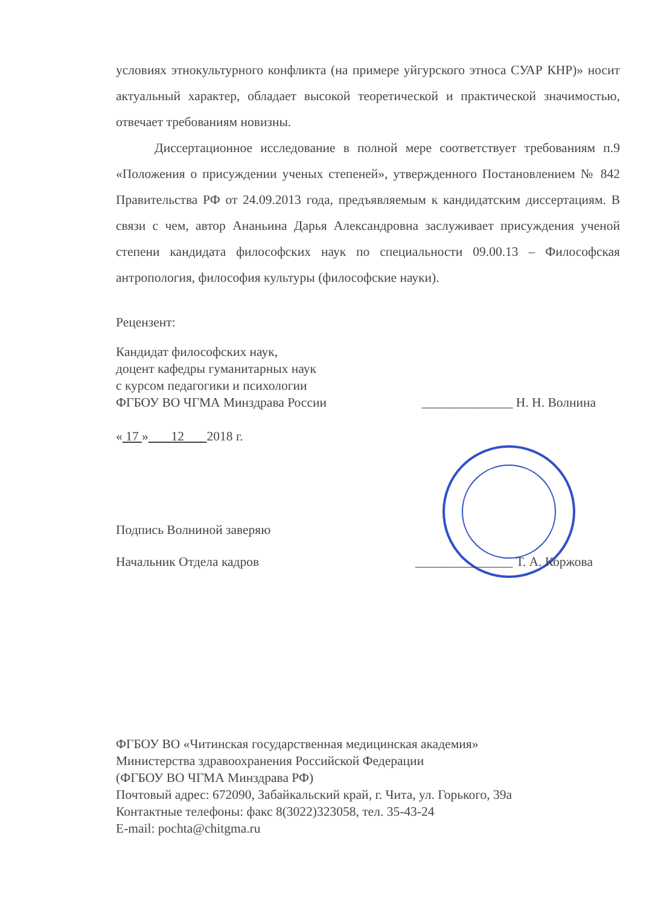условиях этнокультурного конфликта (на примере уйгурского этноса СУАР КНР)» носит актуальный характер, обладает высокой теоретической и практической значимостью, отвечает требованиям новизны.
Диссертационное исследование в полной мере соответствует требованиям п.9 «Положения о присуждении ученых степеней», утвержденного Постановлением № 842 Правительства РФ от 24.09.2013 года, предъявляемым к кандидатским диссертациям. В связи с чем, автор Ананьина Дарья Александровна заслуживает присуждения ученой степени кандидата философских наук по специальности 09.00.13 – Философская антропология, философия культуры (философские науки).
Рецензент:
Кандидат философских наук,
доцент кафедры гуманитарных наук
с курсом педагогики и психологии
ФГБОУ ВО ЧГМА Минздрава России ______________ Н. Н. Волнина
« 17 » 12 2018 г.
Подпись Волниной заверяю
Начальник Отдела кадров _______________ Т. А. Коржова
ФГБОУ ВО «Читинская государственная медицинская академия»
Министерства здравоохранения Российской Федерации
(ФГБОУ ВО ЧГМА Минздрава РФ)
Почтовый адрес: 672090, Забайкальский край, г. Чита, ул. Горького, 39а
Контактные телефоны: факс 8(3022)323058, тел. 35-43-24
E-mail: pochta@chitgma.ru